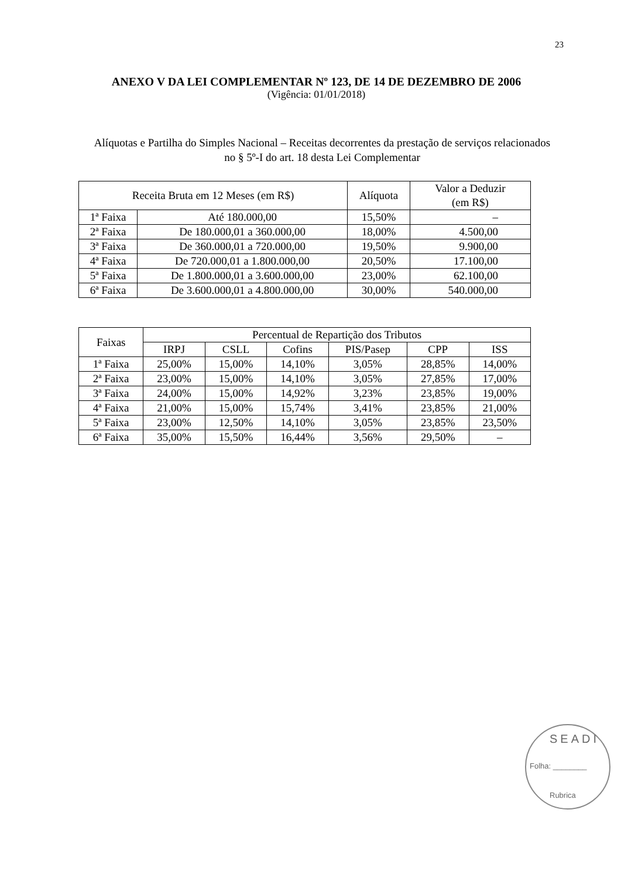23
ANEXO V DA LEI COMPLEMENTAR Nº 123, DE 14 DE DEZEMBRO DE 2006
(Vigência: 01/01/2018)
Alíquotas e Partilha do Simples Nacional – Receitas decorrentes da prestação de serviços relacionados no § 5º-I do art. 18 desta Lei Complementar
| Receita Bruta em 12 Meses (em R$) | | Alíquota | Valor a Deduzir (em R$) |
| --- | --- | --- | --- |
| 1ª Faixa | Até 180.000,00 | 15,50% | – |
| 2ª Faixa | De 180.000,01 a 360.000,00 | 18,00% | 4.500,00 |
| 3ª Faixa | De 360.000,01 a 720.000,00 | 19,50% | 9.900,00 |
| 4ª Faixa | De 720.000,01 a 1.800.000,00 | 20,50% | 17.100,00 |
| 5ª Faixa | De 1.800.000,01 a 3.600.000,00 | 23,00% | 62.100,00 |
| 6ª Faixa | De 3.600.000,01 a 4.800.000,00 | 30,00% | 540.000,00 |
| Faixas | Percentual de Repartição dos Tributos | | | | | |
| --- | --- | --- | --- | --- | --- | --- |
| | IRPJ | CSLL | Cofins | PIS/Pasep | CPP | ISS |
| 1ª Faixa | 25,00% | 15,00% | 14,10% | 3,05% | 28,85% | 14,00% |
| 2ª Faixa | 23,00% | 15,00% | 14,10% | 3,05% | 27,85% | 17,00% |
| 3ª Faixa | 24,00% | 15,00% | 14,92% | 3,23% | 23,85% | 19,00% |
| 4ª Faixa | 21,00% | 15,00% | 15,74% | 3,41% | 23,85% | 21,00% |
| 5ª Faixa | 23,00% | 12,50% | 14,10% | 3,05% | 23,85% | 23,50% |
| 6ª Faixa | 35,00% | 15,50% | 16,44% | 3,56% | 29,50% | – |
SEADI
Folha: ________
Rubrica